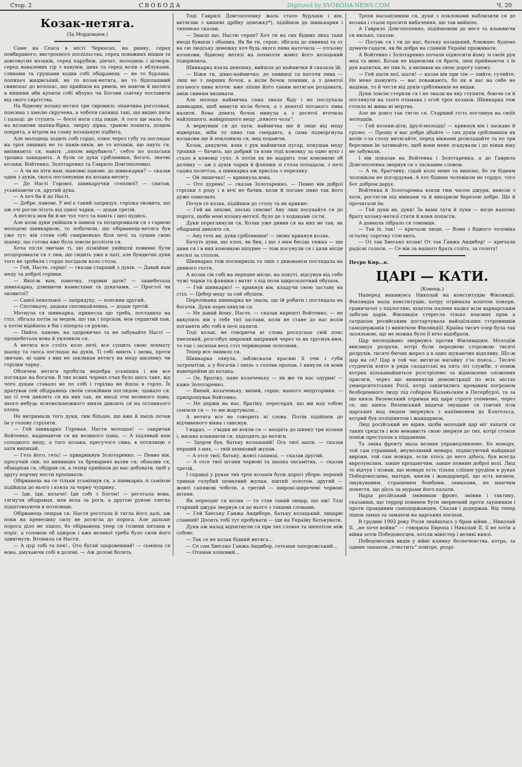Стор. 2 С В О Б О Д А Digitized by SVOBODA-NEWS.COM Ч. 20
Козак-нетяга.
(За Мордовцем.)
Саме на Спаса в місті Черкасах, на ринку, серед повбираного, вистроєного поспільства, серед поважних міщан та довговусих козаків, серед парубків, дівчат, молодиць і дітвори, серед навалених гір з кавунів, динь та серед возів з яблуками, сливами та грушами ходив собі обідранець — не то бурлака, попихач жидівський, не то козак-нетяга, не то бідолашний свинопас до волопас, що прийшов на ринок, не маючи й шеляга в кишени аби купити собі яблуко чи Богови сьвічку поставити від свого сирітства.
На бідному козаку-нетязі три сиромязі: опанчина рогозовая, поясина з хмелю скручена, а чоботи сапянці такі, що видно пяти і пальці: де ступить — босої ноги слід пише. А того ще мало, бо на козакови шапка-бірка, зверху дірка, травою пошита, дощем покрита, а вітром на славу козацькую підбита.
Але молодець ходить собі гордо, плює через губу та поглядає на трох пишних не то панів-ляхів, не то козаків, що пнуть ся, випинають ся, навіть „ляхом вирубають“, себто по польськи трошка закидають. А були се дуки срібляники, богачі, значні козаки; Войтенко, Золотаренко та Гаврило Довгополенко.
— А чи не піти нам, шановні панове, до шинькарки? — сказав один з дуків, скоса поглянувши на козака-нетягу.
— До Насті Горової, шинкарочки степової? — спитав, усьміхаючи ся, другий дука.
— А хоч би й до Насті.
— Добре, панове. У неї є такий запридух, горілка оковита, що аж очі рогом лізуть від одної чарки, — додав третій.
А нетяга мов би й не чує того та навіть і щез кудись.
Але коли дуки увійшли в шинок та поздоровкали ся з гарною молодою шинкаркою, то побачили, що обірванець-нетяга був уже тут: він стояв собі смирненько біля печі та сушив свою шапку, що готова вже була зовсім розлізти ся.
Хоча після звичаю ті, що пізнійше увійшли повинні були поздоровкати ся з тим, що сидить уже в хаті, але бундючні дуки того не зробили і гордо посідали коло стола.
— Гей, Насте, серце! — сказав старший з дуків. — Давай нам меду та доброї горівки.
— Якої-ж вам, паночку, горівки дати? — защебетала шинькарка, дзвенючи намистами та дукачами. — Простої чи оковитої?
— Самої пекельної — запридуху, — пояснив другий.
— Спотикачу, дядька спотикайленка, — додав третій.
Метнула ся шинкарка, принесла що треба, поставила на стіл, збігала потім за медом, що так і порскав, мов сердитий пан, а потім відійшла в бік і піперла ся рукою.
— Пийте, панове, на здоровячко та не забувайте Насті — прощебетала вона й уклонила ся.
А нетяга все стоїть коло печі, все сушить свою лохмату шапку та скоса поглядає на дуків. Ті собі ниють і знова, проти звичаю, ні один з них не закликав нетягу на меду шклянку чи горілки чарку.
Обличем нетяги пробігла недобра усьмішка і він все поглядає на богачів. В тих ясних чорних очах було щось таке, від чого дукам ставало не по собі і горілка не йшла в горло. Їх дратував сей обідранець своїм спокійним поглядом; здавало ся, що сї очи дивлять ся на них так, як иноді очи великого пана, якого небудь ясновельможного князя дивлять ся на останнього хлопа.
Не витримали того дуки, тим більше, що вже й хміль почав їм у голову стріляти.
— Гей шинкарко Горовая, Настя молодая! — закричав Войтенко, надимаючи ся на великого пана. — А підливай нам солодкого меду, а того козака, пресучого сина, в потилицю з хати випихай.
— Геть його, геть! — прикрикнув Золотаренко. — Певно він, пресучий син, по винницях та броварнях валяв ся; обпалив ся, обшарпав ся, обідрав ся, а тепер прийшов до нас добувати, щоб у другу корчму нести пропивати.
Обірванець на се тільки усьміхнув ся, а шинкарка зі сьміхом підійшла до нього і взяла за чорну чуприну.
— Іди, іди, козаче! Іди собі з Богом! — реготала вона, тягнучи обідравця, мов вола за роги, а другою рукою злегка підштовхуючи в потилицю.
Обірванець опирав ся. Настя реготала й тягла його далі, аж поки на превелику силу не дотягла до порога. Але дальше порога діло не пішло, бо обірванець упер ся голими пятами в поріг, а головою об одвірок і вже великої треба було сили його здвигнути. Втомила ся Настя.
— А цур тобі та пек!.. Ото бугай здоровенний! — сьміяла ся вона, дмухаючи собі в долоні. — Аж долоні болять.
Тоді Гаврилі Довгополенку жаль стало бурлаки і він, витягши з кишені дрібну денежку*), підійшов до шинькарки і тихенько сказав;
— Знаєш що, Настю серце? Хоч ти на сих бідних лиха таки иноді буваєш і обашна. Як би ти, серце, збігала до пивниці та от на сю людську денежку хоч будь якого пива наточила — отсьому козакови, бідному нетязі на похмілля живіт його козацький підкрипила.
Шинкарка взяла денешку, вийшла до наймички й сказала їй:
— Біжи ти, дівко-наймичко, до пивниці та наточи пива — лиш не з перших бочок, а вісім бочок помини, а з девятої поганого пива вточи: вже ліпше його таким нетягам роздавати, аніж свиням виливати.
Але молода наймичка сама знала біду і не послухала шинкарки, щоб минути вісім бочок, а з девятої поганого пива налити. Вона девять бочок минула а з десятої вточила найліпшого, найкріпшого меду „пяного чола“.
А вернувши ся до хати, наймичка ще й лице від меду відвертає, ніби то пиво так смердить, а сама підморгнула козакови ще й поклонила ся, мед подаючи.
Козак, дякуючи, взяв з рук наймички пугар, покушав меду трошки — бачить, що добрий та взяв тоді коновку за одно вухо і стало в коновці сухо. А потім як не вдарить тою коновкою об долівку — аж у дуків чарки й фляшки зі стола попадали, з печі саджа полетіла, а шинкарка аж присіла з переляку.
— Ой лишечко! — крикнула вона.
— Ото дурень! — сказав Золотаренко. — Певно він доброї горілки з роду і в вічі не бачив, коли й погане пиво так його дуже охмелило.
Почув се козак, підійшов до столу та як крикне:
— Гей ви ляхове, пеські синове! Ану лиш посувайте ся до порога, щоби мені козаку-нетязї, було де з ходаками сісти.
Дуки переглянули ся. Козак уже дивив ся на них не так, як обідранці дивлять ся.
— Ану геть ви, дуки срібляники! — знову крикнув козак.
Бачуть дуки, що хлоп, як бик, і що з ним бесіда тяжка — ще диви ся і в них коновкою шпурне — тож посунули ся і дали місце нетязі за столом.
Шинкарка теж посмирніла та лиш з дивованєм поглядала на дивного гостя.
А козак сів собі на передне місце, на покуті, відсунув від себе чужі чарки та фляшки і витяг з під поли щирозолотний обушок.
— Гей шинкарко! — крикнув він, кладучи свою заставу на стіл. — Цебер меду за сей обушок.
Перелякана шинкарка не знала, що їй робити і поглядала на богачів. Дуки переглянули ся.
— Не давай йому, Насте, — сказав нарешті Войтенко, — не викупить він у тебе тієї застави, коли не стане до нас волів поганяти або тобі в печі палити.
Тоді козак, не говорючи ні слова роспускає свій пояс хмелевий, розстібує широкий шкіряний через та як труснув ним, то так і засипав весь стіл червінцями золотими.
Тепер все змінило ся.
Шинкарка охнула, заблискали красиві її очи і губи затремтіли, а у богачів і хміль з голови пропав. І кинули ся вони навперейми до козака.
— Ох, братіку, пане козаченьку — як же ти нас одурив! — каже Золотаренко.
— Випий, козаченьку, випий, серце, нашого медугорівки, — припрошував Войтенко.
— Не держи на нас, братіку, пересердя, що ми над тобою сьміяли ся — то ми жартували...
А нетяга все не говорить ні слова. Потім підійшов до відчиненого вікна і свиснув.
І нараз, — з'відки не взяли ся — входять до шинку три козаки і, низько кланяючи ся, підходять до нетяги.
— Здоров був, батьку козацький! Ось твої шати, — сказав перший з иих, — твій шовковий жупан.
— А отсе твої, батьку, жовті сапянці, — сказав другий.
— А отсе твої штани червоні та шапка оксамітна, — сказав третій.
І справді у руках тих трох козаків були дорогі убори: перший тримав голубий шовковий жупан, шитий золотом, другий — жовті сапянові чоботи, а третий — широкі-широчені червоні штани.
Як переодяг ся козак — то став такий лицар, що аж! Тоді старший джура звернув ся до нього з такими словами:
— Гей Хвеську Ґанжа Андибере, батьку козацький, лицарю славний! Досить тобі тут пробувати — іди на Україну батькувати.
Дуки аж назад відхитнули ся при тих словах та шепотіли між собою:
— Так се не козак бідний нетяга...
— Се сам Хвесько Ґанжа Андибер, гетьман запорожський...
— Отаман кошовий...
Трохи насьміливши ся, дуки з поклонами наблизили ся до козака і стали просити вибачення, що так вийшло.
А Гаврило Довгополенко, підійшовши до него та кланяючи ся низько, сказав:
— Посунь ся і ти до нас, батьку козацький, ближше: будемо думати-гадати, як би добре на славній Україні проживати.
А Войтенко і Золотаренко почали підносити йому зі своїх рук мед та вино. Козак не відмовляв ся брати, лиш приймаючи з їх рук напитки, не пив їх, а виливав на свою дорогу одежу.
— Гей шати мої, шати! — казав він при тім — пийте, гуляйте. Не мене шанують — вас поважають, бо як я вас на себе не надівав, то й чести від дуків срібляників не видав.
Дуки зовсім стеряли ся і не знали на яку ступити, боючи ся й поглянути на сього отамана і огой трох козаків. Шинкарка теж стояла ні жива ні мертва.
Але не довго так тягло ся. Старший гість поглянув на своїх молодців.
— Гей козаки-діти, друзї-молодці! — крикнув він і ласкаво й грізно. — Прошу я вас добре дбайте — сих дуків срібляників як волів з-за столу витягайте, перед вікнами розкладайте та по три березини їм затинайте, щоб вони мене згадували і до кінця віку не забували.
І він показав на Войтенка і Золотаренка, а до Гаврила Довгополенка звернув ся з ласкавим словом.
— А ти, братчику, сідай коло мене та випємо, бо ти бідним чоловіком не погордував. А хто бідним чоловіком не гордує, того Бог добром дарує.
Войтенка й Золотаренка взяли тим часом джури, вивели з хати, ростягли під віннами та й випарили березою добре. Ще й прочитали їм:
— Гей дуки ви, дуки! За вами луги й луки — нігде нашому брату козаку-нетязї стати й коня попасти.
А довкола зібрало ся товпище.
— Так їх, так! — кричали люди. — Вони з бідного чоловіка остатну сорочку стягають.
— От так Хвесько козак! От так Ґанжа Андибер! — кричали радісні голоси. — Се він за нашого брата стоїть, за голоту!
Петро Кир...к.
ЦАРІ — КАТИ.
(Конець.)
Наперед накинувсь Николай на конституцію Фінляндії. Фінляндія мала конституцію, котру отримала коштом покори, граничачої з підлостию, коштом паленя кадил всім варварським забігам царів. Фінляндія стерегла тілько власних прав а сатрапам росийським достарчувала найзаїльших сторонників самодержавія (з винятком Фінляндії). Країна тисяч озер була так льояльною, що не можна було її нічо відобрати.
Цар несподівано звернувсь против Фінляндцям. Молодїж викликує розрухи, котрі були передною сторожою тисячі розрухів, тисячі бючих жерел а в одно шукаючих відпливу. Що-ж цар на се? Цар в той час витягає нагайку з'за пояса... Тисячі студентів взято в ряди салдатські на пять літ служби, з поміж котрих кільканайцятьох розстрілено за відмовлене зложення присяги, через що виникнули демонстрації по всіх містах університетських Росії, котрі закінчились кровавим погромом безборонного люду під собором Казаньским в Петербурзї, та за що князь Вяземський отримав від царя строге упімнене, через се, що князь Вяземський видячи знущане ся гончих псів царських над людом звернувсь з напімненем до Клеґельса, котрий був поліціянтом і жандармом.
Люд російський не вірив, щоби молодий цар міг хапати ся таких средств і всю ненависть свою звернув до тих, котрі стояли поміж престолом а підданими.
Та зміна фронту мала велике управедливлене. Бо монарх, той сам страшний, неумолимий монарх, підписуючий найдикші вироки, той сам монарх, если хтось до него дібесь, був всегда вирозумілим, завше прощаючим, завше повним доброї волї. Люд то відчув і пізнав, що монарх есть тільки слїпим урудїєм в руках Победоносцева, матери, князів і жандармерії, що есть вязнем, ошукуваним, страшеним бомбами, замахами, не маючим поняття, що дїєсь за мурами його палати.
Нарід російський змінивши фронт, змінив і тактику, сказавши, що террор повинен бути звернений проти заушників і проти правдивим самодержавцям. Сказав і додержав. Від тепер пішов замах за замахом на царських посіпак.
В грудню 1903 року Росія знайшлась у брам війни... Николай II. „не хоче войни“ — говорила Европа і Николай II. її не хотів а війни хотів Победоносцев, хотіли міністер і великі князї.
Победоносцев видів у війні клямку безпеченства, котра, за одним замахом „очистить“ повітре, розрі-